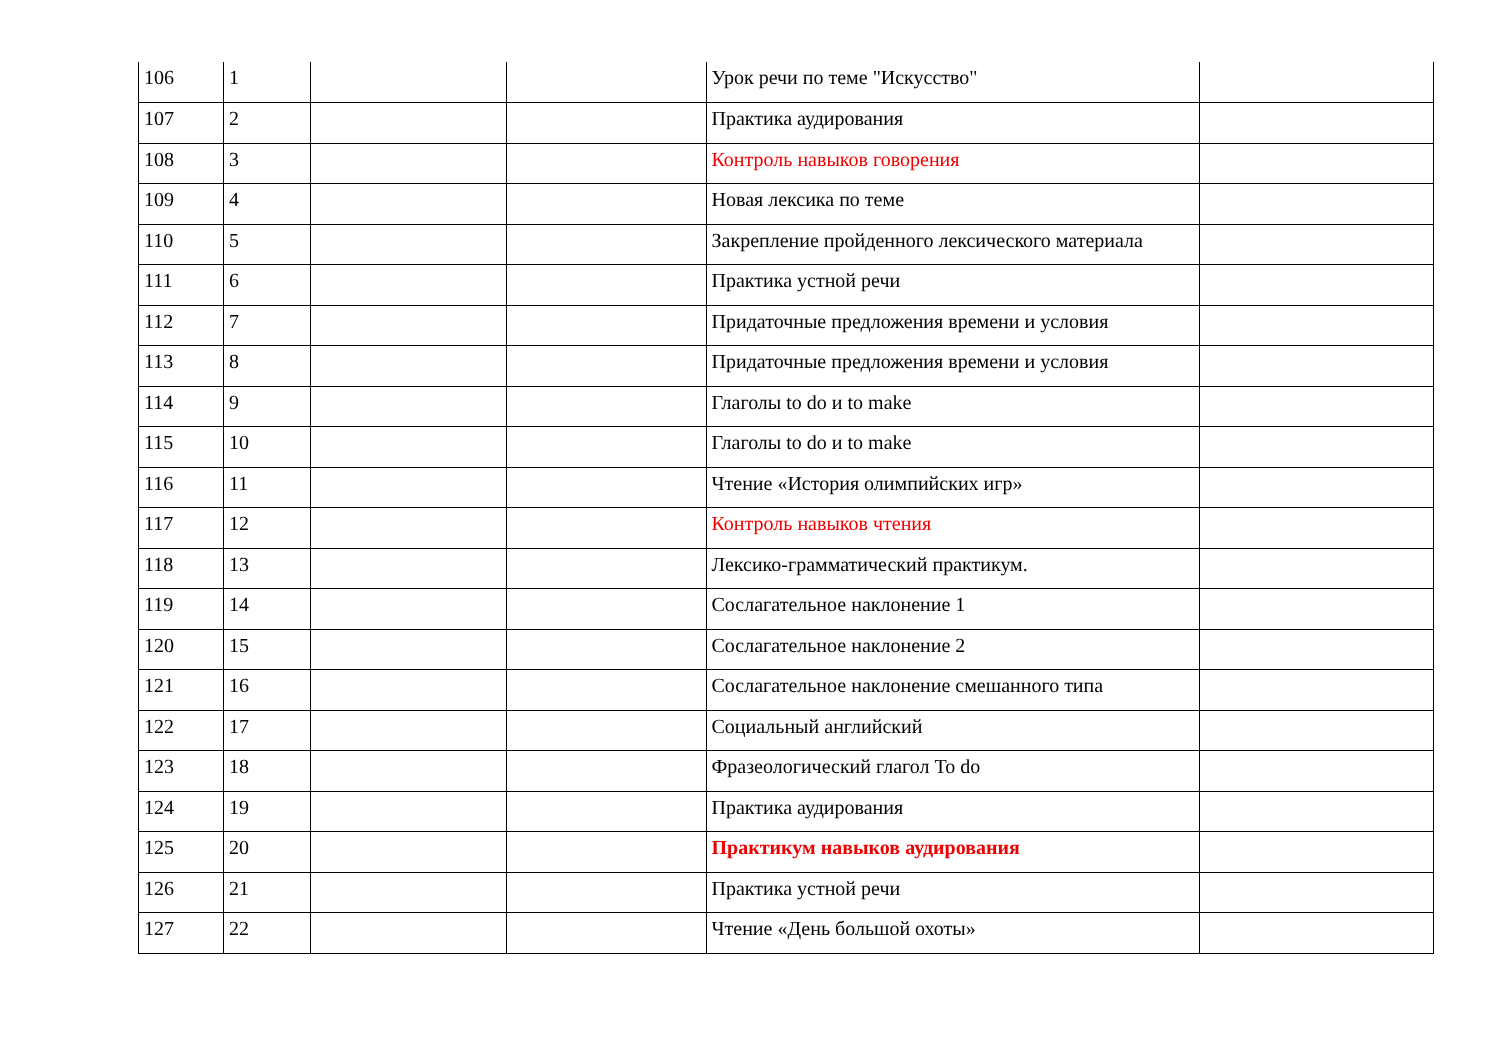| 106 | 1 | | | Урок речи по теме "Искусство" | |
| 107 | 2 | | | Практика аудирования | |
| 108 | 3 | | | Контроль навыков говорения | |
| 109 | 4 | | | Новая лексика по теме | |
| 110 | 5 | | | Закрепление пройденного лексического материала | |
| 111 | 6 | | | Практика устной речи | |
| 112 | 7 | | | Придаточные предложения времени и условия | |
| 113 | 8 | | | Придаточные предложения времени и условия | |
| 114 | 9 | | | Глаголы to do и to make | |
| 115 | 10 | | | Глаголы to do и to make | |
| 116 | 11 | | | Чтение «История олимпийских игр» | |
| 117 | 12 | | | Контроль навыков чтения | |
| 118 | 13 | | | Лексико-грамматический практикум. | |
| 119 | 14 | | | Сослагательное наклонение 1 | |
| 120 | 15 | | | Сослагательное наклонение 2 | |
| 121 | 16 | | | Сослагательное наклонение смешанного типа | |
| 122 | 17 | | | Социальный английский | |
| 123 | 18 | | | Фразеологический глагол To do | |
| 124 | 19 | | | Практика аудирования | |
| 125 | 20 | | | Практикум навыков аудирования | |
| 126 | 21 | | | Практика устной речи | |
| 127 | 22 | | | Чтение «День большой охоты» | |